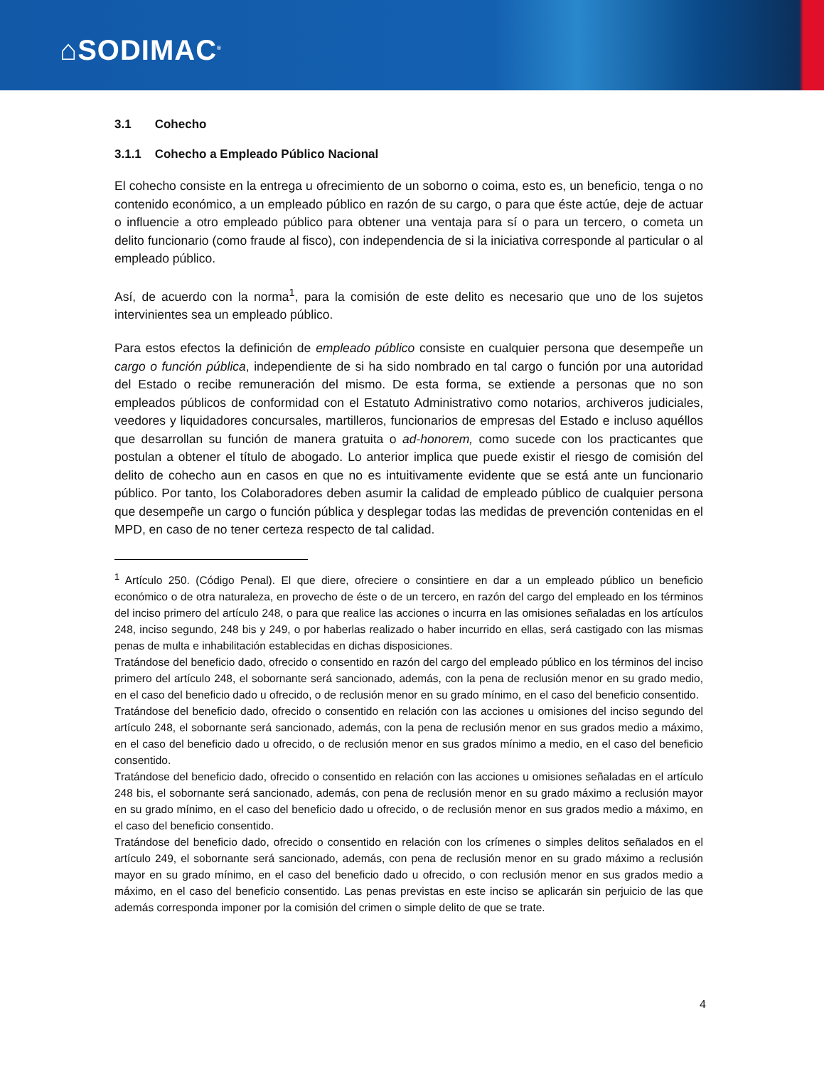⌂SODIMAC<sup>®</sup>
3.1 Cohecho
3.1.1 Cohecho a Empleado Público Nacional
El cohecho consiste en la entrega u ofrecimiento de un soborno o coima, esto es, un beneficio, tenga o no contenido económico, a un empleado público en razón de su cargo, o para que éste actúe, deje de actuar o influencie a otro empleado público para obtener una ventaja para sí o para un tercero, o cometa un delito funcionario (como fraude al fisco), con independencia de si la iniciativa corresponde al particular o al empleado público.
Así, de acuerdo con la norma<sup>1</sup>, para la comisión de este delito es necesario que uno de los sujetos intervinientes sea un empleado público.
Para estos efectos la definición de empleado público consiste en cualquier persona que desempeñe un cargo o función pública, independiente de si ha sido nombrado en tal cargo o función por una autoridad del Estado o recibe remuneración del mismo. De esta forma, se extiende a personas que no son empleados públicos de conformidad con el Estatuto Administrativo como notarios, archiveros judiciales, veedores y liquidadores concursales, martilleros, funcionarios de empresas del Estado e incluso aquéllos que desarrollan su función de manera gratuita o ad-honorem, como sucede con los practicantes que postulan a obtener el título de abogado. Lo anterior implica que puede existir el riesgo de comisión del delito de cohecho aun en casos en que no es intuitivamente evidente que se está ante un funcionario público. Por tanto, los Colaboradores deben asumir la calidad de empleado público de cualquier persona que desempeñe un cargo o función pública y desplegar todas las medidas de prevención contenidas en el MPD, en caso de no tener certeza respecto de tal calidad.
<sup>1</sup> Artículo 250. (Código Penal). El que diere, ofreciere o consintiere en dar a un empleado público un beneficio económico o de otra naturaleza, en provecho de éste o de un tercero, en razón del cargo del empleado en los términos del inciso primero del artículo 248, o para que realice las acciones o incurra en las omisiones señaladas en los artículos 248, inciso segundo, 248 bis y 249, o por haberlas realizado o haber incurrido en ellas, será castigado con las mismas penas de multa e inhabilitación establecidas en dichas disposiciones.
Tratándose del beneficio dado, ofrecido o consentido en razón del cargo del empleado público en los términos del inciso primero del artículo 248, el sobornante será sancionado, además, con la pena de reclusión menor en su grado medio, en el caso del beneficio dado u ofrecido, o de reclusión menor en su grado mínimo, en el caso del beneficio consentido.
Tratándose del beneficio dado, ofrecido o consentido en relación con las acciones u omisiones del inciso segundo del artículo 248, el sobornante será sancionado, además, con la pena de reclusión menor en sus grados medio a máximo, en el caso del beneficio dado u ofrecido, o de reclusión menor en sus grados mínimo a medio, en el caso del beneficio consentido.
Tratándose del beneficio dado, ofrecido o consentido en relación con las acciones u omisiones señaladas en el artículo 248 bis, el sobornante será sancionado, además, con pena de reclusión menor en su grado máximo a reclusión mayor en su grado mínimo, en el caso del beneficio dado u ofrecido, o de reclusión menor en sus grados medio a máximo, en el caso del beneficio consentido.
Tratándose del beneficio dado, ofrecido o consentido en relación con los crímenes o simples delitos señalados en el artículo 249, el sobornante será sancionado, además, con pena de reclusión menor en su grado máximo a reclusión mayor en su grado mínimo, en el caso del beneficio dado u ofrecido, o con reclusión menor en sus grados medio a máximo, en el caso del beneficio consentido. Las penas previstas en este inciso se aplicarán sin perjuicio de las que además corresponda imponer por la comisión del crimen o simple delito de que se trate.
4